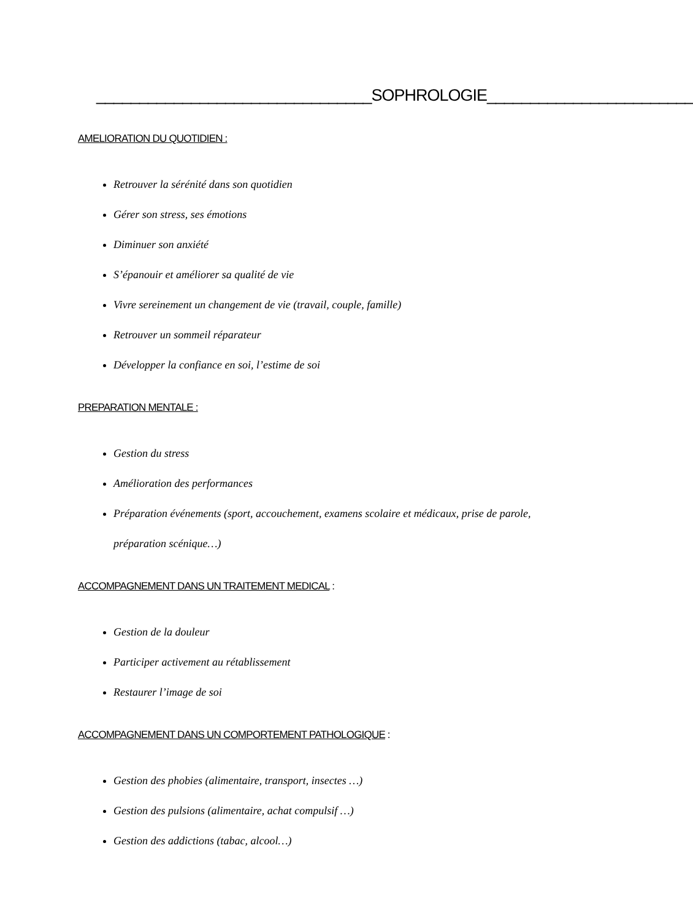________________________________SOPHROLOGIE________________________
AMELIORATION DU QUOTIDIEN :
Retrouver la sérénité dans son quotidien
Gérer son stress, ses émotions
Diminuer son anxiété
S’épanouir et améliorer sa qualité de vie
Vivre sereinement un changement de vie (travail, couple, famille)
Retrouver un sommeil réparateur
Développer la confiance en soi, l’estime de soi
PREPARATION MENTALE :
Gestion du stress
Amélioration des performances
Préparation événements (sport, accouchement, examens scolaire et médicaux, prise de parole, préparation scénique…)
ACCOMPAGNEMENT DANS UN TRAITEMENT MEDICAL :
Gestion de la douleur
Participer activement au rétablissement
Restaurer l’image de soi
ACCOMPAGNEMENT DANS UN COMPORTEMENT PATHOLOGIQUE :
Gestion des phobies (alimentaire, transport, insectes …)
Gestion des pulsions (alimentaire, achat compulsif …)
Gestion des addictions (tabac, alcool…)